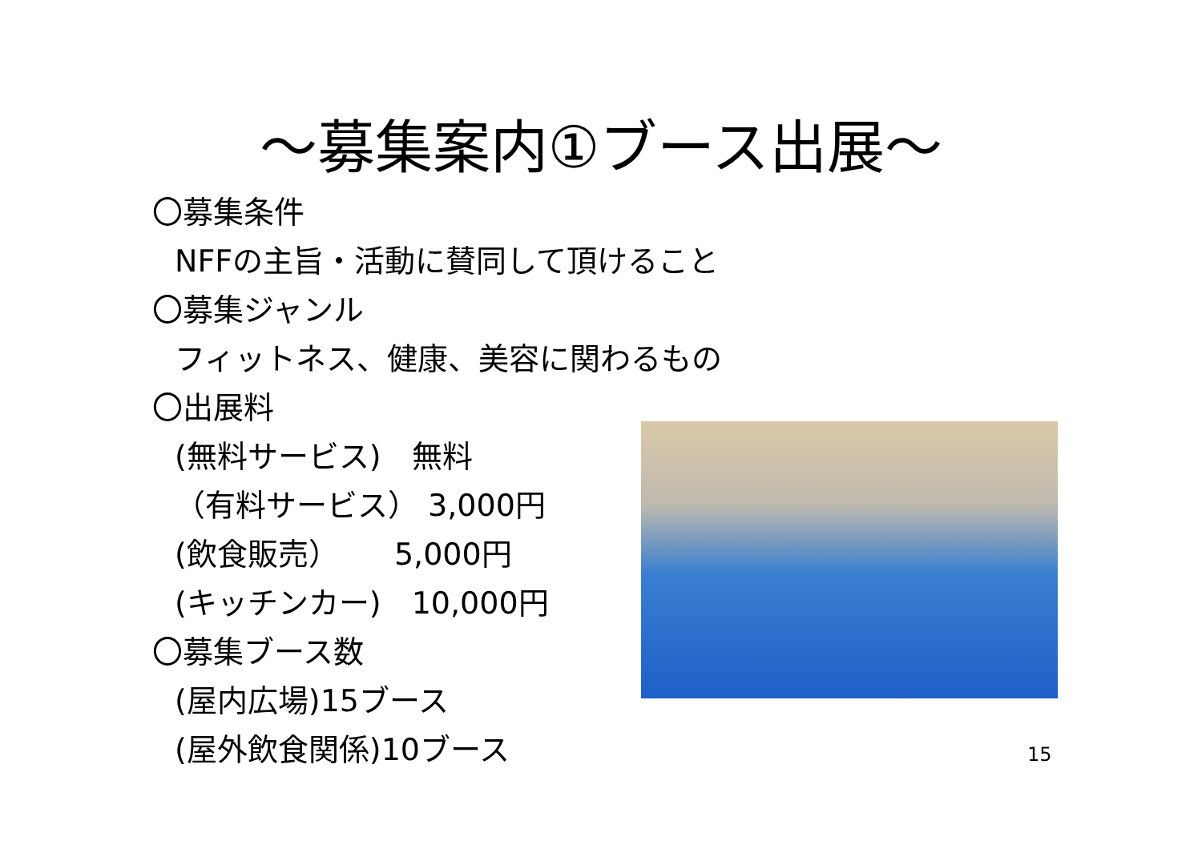～募集案内①ブース出展～
〇募集条件
NFFの主旨・活動に賛同して頂けること
〇募集ジャンル
フィットネス、健康、美容に関わるもの
〇出展料
(無料サービス)　無料
（有料サービス） 3,000円
(飲食販売）　　 5,000円
(キッチンカー)　10,000円
〇募集ブース数
(屋内広場)15ブース
(屋外飲食関係)10ブース
15